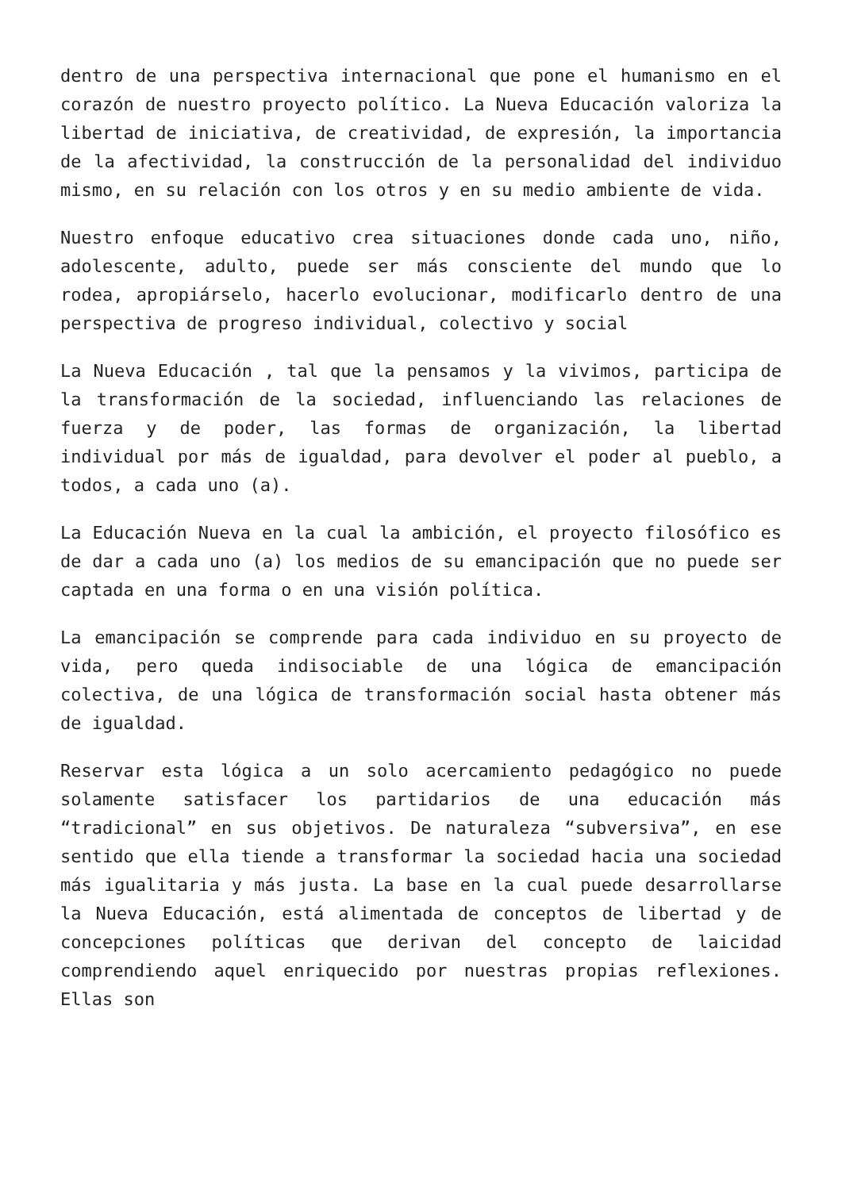dentro de una perspectiva internacional que pone el humanismo en el corazón de nuestro proyecto político. La Nueva Educación valoriza la libertad de iniciativa, de creatividad, de expresión, la importancia de la afectividad, la construcción de la personalidad del individuo mismo, en su relación con los otros y en su medio ambiente de vida.
Nuestro enfoque educativo crea situaciones donde cada uno, niño, adolescente, adulto, puede ser más consciente del mundo que lo rodea, apropiárselo, hacerlo evolucionar, modificarlo dentro de una perspectiva de progreso individual, colectivo y social
La Nueva Educación , tal que la pensamos y la vivimos, participa de la transformación de la sociedad, influenciando las relaciones de fuerza y de poder, las formas de organización, la libertad individual por más de igualdad, para devolver el poder al pueblo, a todos, a cada uno (a).
La Educación Nueva en la cual la ambición, el proyecto filosófico es de dar a cada uno (a) los medios de su emancipación que no puede ser captada en una forma o en una visión política.
La emancipación se comprende para cada individuo en su proyecto de vida, pero queda indisociable de una lógica de emancipación colectiva, de una lógica de transformación social hasta obtener más de igualdad.
Reservar esta lógica a un solo acercamiento pedagógico no puede solamente satisfacer los partidarios de una educación más “tradicional” en sus objetivos. De naturaleza “subversiva”, en ese sentido que ella tiende a transformar la sociedad hacia una sociedad más igualitaria y más justa. La base en la cual puede desarrollarse la Nueva Educación, está alimentada de conceptos de libertad y de concepciones políticas que derivan del concepto de laicidad comprendiendo aquel enriquecido por nuestras propias reflexiones. Ellas son